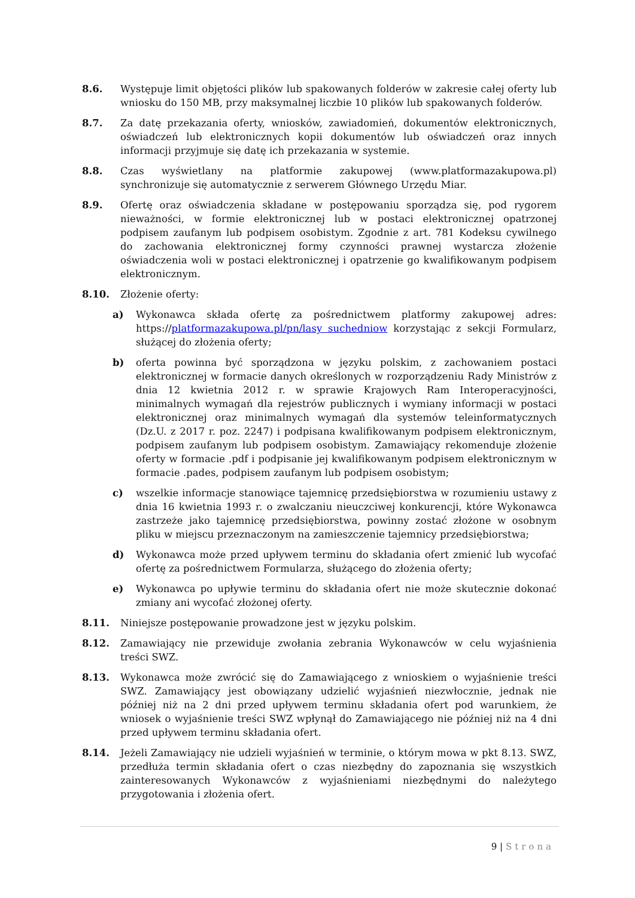8.6. Występuje limit objętości plików lub spakowanych folderów w zakresie całej oferty lub wniosku do 150 MB, przy maksymalnej liczbie 10 plików lub spakowanych folderów.
8.7. Za datę przekazania oferty, wniosków, zawiadomień, dokumentów elektronicznych, oświadczeń lub elektronicznych kopii dokumentów lub oświadczeń oraz innych informacji przyjmuje się datę ich przekazania w systemie.
8.8. Czas wyświetlany na platformie zakupowej (www.platformazakupowa.pl) synchronizuje się automatycznie z serwerem Głównego Urzędu Miar.
8.9. Ofertę oraz oświadczenia składane w postępowaniu sporządza się, pod rygorem nieważności, w formie elektronicznej lub w postaci elektronicznej opatrzonej podpisem zaufanym lub podpisem osobistym. Zgodnie z art. 781 Kodeksu cywilnego do zachowania elektronicznej formy czynności prawnej wystarcza złożenie oświadczenia woli w postaci elektronicznej i opatrzenie go kwalifikowanym podpisem elektronicznym.
8.10. Złożenie oferty:
a) Wykonawca składa ofertę za pośrednictwem platformy zakupowej adres: https://platformazakupowa.pl/pn/lasy suchedniow korzystając z sekcji Formularz, służącej do złożenia oferty;
b) oferta powinna być sporządzona w języku polskim, z zachowaniem postaci elektronicznej w formacie danych określonych w rozporządzeniu Rady Ministrów z dnia 12 kwietnia 2012 r. w sprawie Krajowych Ram Interoperacyjności, minimalnych wymagań dla rejestrów publicznych i wymiany informacji w postaci elektronicznej oraz minimalnych wymagań dla systemów teleinformatycznych (Dz.U. z 2017 r. poz. 2247) i podpisana kwalifikowanym podpisem elektronicznym, podpisem zaufanym lub podpisem osobistym. Zamawiający rekomenduje złożenie oferty w formacie .pdf i podpisanie jej kwalifikowanym podpisem elektronicznym w formacie .pades, podpisem zaufanym lub podpisem osobistym;
c) wszelkie informacje stanowiące tajemnicę przedsiębiorstwa w rozumieniu ustawy z dnia 16 kwietnia 1993 r. o zwalczaniu nieuczciwej konkurencji, które Wykonawca zastrzeże jako tajemnicę przedsiębiorstwa, powinny zostać złożone w osobnym pliku w miejscu przeznaczonym na zamieszczenie tajemnicy przedsiębiorstwa;
d) Wykonawca może przed upływem terminu do składania ofert zmienić lub wycofać ofertę za pośrednictwem Formularza, służącego do złożenia oferty;
e) Wykonawca po upływie terminu do składania ofert nie może skutecznie dokonać zmiany ani wycofać złożonej oferty.
8.11. Niniejsze postępowanie prowadzone jest w języku polskim.
8.12. Zamawiający nie przewiduje zwołania zebrania Wykonawców w celu wyjaśnienia treści SWZ.
8.13. Wykonawca może zwrócić się do Zamawiającego z wnioskiem o wyjaśnienie treści SWZ. Zamawiający jest obowiązany udzielić wyjaśnień niezwłocznie, jednak nie później niż na 2 dni przed upływem terminu składania ofert pod warunkiem, że wniosek o wyjaśnienie treści SWZ wpłynął do Zamawiającego nie później niż na 4 dni przed upływem terminu składania ofert.
8.14. Jeżeli Zamawiający nie udzieli wyjaśnień w terminie, o którym mowa w pkt 8.13. SWZ, przedłuża termin składania ofert o czas niezbędny do zapoznania się wszystkich zainteresowanych Wykonawców z wyjaśnieniami niezbędnymi do należytego przygotowania i złożenia ofert.
9 | Strona